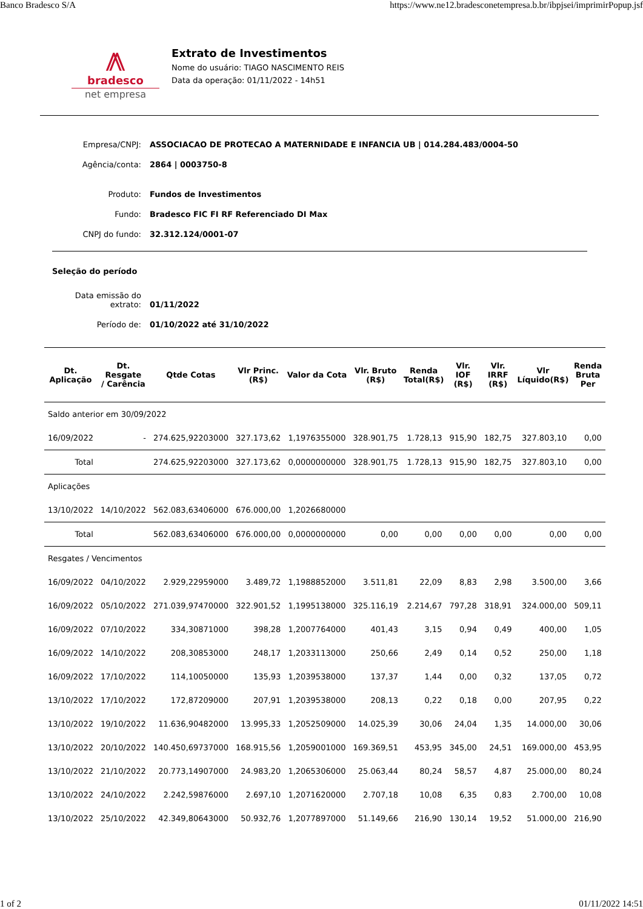Banco Bradesco S/A https://www.ne12.bradesconetempresa.b.br/ibpjsei/imprimirPopup.jsf
⨇
bradesco
net empresa
Extrato de Investimentos
Nome do usuário: TIAGO NASCIMENTO REIS
Data da operação: 01/11/2022 - 14h51
| Empresa/CNPJ: | ASSOCIACAO DE PROTECAO A MATERNIDADE E INFANCIA UB / 014.284.483/0004-50 |
| Agência/conta: | 2864 / 0003750-8 |
| Produto: | Fundos de Investimentos |
| Fundo: | Bradesco FIC FI RF Referenciado DI Max |
| CNPJ do fundo: | 32.312.124/0001-07 |
Seleção do período
| Data emissão do extrato: | 01/11/2022 |
| Período de: | 01/10/2022 até 31/10/2022 |
| Dt. Aplicação | Dt. Resgate / Carência | Qtde Cotas | Vlr Princ. (R$) | Valor da Cota | Vlr. Bruto (R$) | Renda Total(R$) | Vlr. IOF (R$) | Vlr. IRRF (R$) | Vlr Líquido(R$) | Renda Bruta Per |
| --- | --- | --- | --- | --- | --- | --- | --- | --- | --- | --- |
| Saldo anterior em 30/09/2022 | | | | | | | | | | |
| 16/09/2022 | - | 274.625,92203000 | 327.173,62 | 1,1976355000 | 328.901,75 | 1.728,13 | 915,90 | 182,75 | 327.803,10 | 0,00 |
| Total | | 274.625,92203000 | 327.173,62 | 0,0000000000 | 328.901,75 | 1.728,13 | 915,90 | 182,75 | 327.803,10 | 0,00 |
| Aplicações | | | | | | | | | | |
| 13/10/2022 | 14/10/2022 | 562.083,63406000 | 676.000,00 | 1,2026680000 | | | | | | |
| Total | | 562.083,63406000 | 676.000,00 | 0,0000000000 | 0,00 | 0,00 | 0,00 | 0,00 | 0,00 | 0,00 |
| Resgates / Vencimentos | | | | | | | | | | |
| 16/09/2022 | 04/10/2022 | 2.929,22959000 | 3.489,72 | 1,1988852000 | 3.511,81 | 22,09 | 8,83 | 2,98 | 3.500,00 | 3,66 |
| 16/09/2022 | 05/10/2022 | 271.039,97470000 | 322.901,52 | 1,1995138000 | 325.116,19 | 2.214,67 | 797,28 | 318,91 | 324.000,00 | 509,11 |
| 16/09/2022 | 07/10/2022 | 334,30871000 | 398,28 | 1,2007764000 | 401,43 | 3,15 | 0,94 | 0,49 | 400,00 | 1,05 |
| 16/09/2022 | 14/10/2022 | 208,30853000 | 248,17 | 1,2033113000 | 250,66 | 2,49 | 0,14 | 0,52 | 250,00 | 1,18 |
| 16/09/2022 | 17/10/2022 | 114,10050000 | 135,93 | 1,2039538000 | 137,37 | 1,44 | 0,00 | 0,32 | 137,05 | 0,72 |
| 13/10/2022 | 17/10/2022 | 172,87209000 | 207,91 | 1,2039538000 | 208,13 | 0,22 | 0,18 | 0,00 | 207,95 | 0,22 |
| 13/10/2022 | 19/10/2022 | 11.636,90482000 | 13.995,33 | 1,2052509000 | 14.025,39 | 30,06 | 24,04 | 1,35 | 14.000,00 | 30,06 |
| 13/10/2022 | 20/10/2022 | 140.450,69737000 | 168.915,56 | 1,2059001000 | 169.369,51 | 453,95 | 345,00 | 24,51 | 169.000,00 | 453,95 |
| 13/10/2022 | 21/10/2022 | 20.773,14907000 | 24.983,20 | 1,2065306000 | 25.063,44 | 80,24 | 58,57 | 4,87 | 25.000,00 | 80,24 |
| 13/10/2022 | 24/10/2022 | 2.242,59876000 | 2.697,10 | 1,2071620000 | 2.707,18 | 10,08 | 6,35 | 0,83 | 2.700,00 | 10,08 |
| 13/10/2022 | 25/10/2022 | 42.349,80643000 | 50.932,76 | 1,2077897000 | 51.149,66 | 216,90 | 130,14 | 19,52 | 51.000,00 | 216,90 |
1 of 2 01/11/2022 14:51